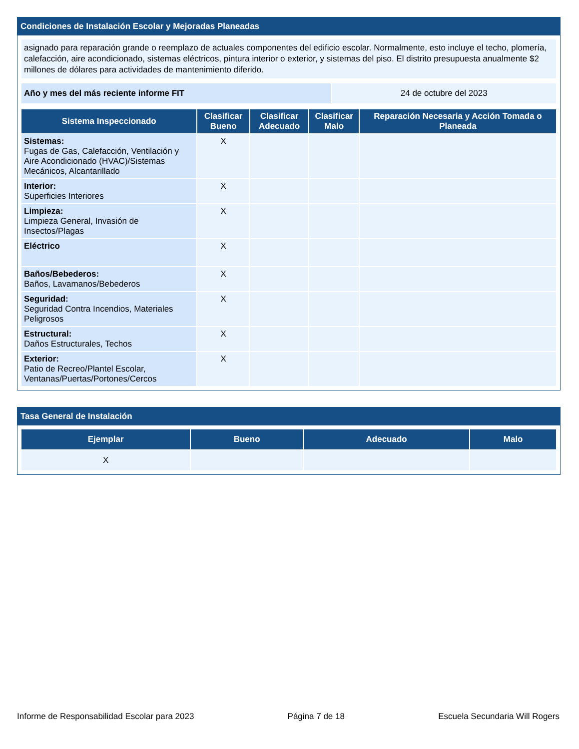Condiciones de Instalación Escolar y Mejoradas Planeadas
asignado para reparación grande o reemplazo de actuales componentes del edificio escolar. Normalmente, esto incluye el techo, plomería, calefacción, aire acondicionado, sistemas eléctricos, pintura interior o exterior, y sistemas del piso. El distrito presupuesta anualmente $2 millones de dólares para actividades de mantenimiento diferido.
| Año y mes del más reciente informe FIT | 24 de octubre del 2023 |
| Sistema Inspeccionado | Clasificar Bueno | Clasificar Adecuado | Clasificar Malo | Reparación Necesaria y Acción Tomada o Planeada |
| --- | --- | --- | --- | --- |
| Sistemas: Fugas de Gas, Calefacción, Ventilación y Aire Acondicionado (HVAC)/Sistemas Mecánicos, Alcantarillado | X | | | |
| Interior: Superficies Interiores | X | | | |
| Limpieza: Limpieza General, Invasión de Insectos/Plagas | X | | | |
| Eléctrico | X | | | |
| Baños/Bebederos: Baños, Lavamanos/Bebederos | X | | | |
| Seguridad: Seguridad Contra Incendios, Materiales Peligrosos | X | | | |
| Estructural: Daños Estructurales, Techos | X | | | |
| Exterior: Patio de Recreo/Plantel Escolar, Ventanas/Puertas/Portones/Cercos | X | | | |
Tasa General de Instalación
| Ejemplar | Bueno | Adecuado | Malo |
| --- | --- | --- | --- |
| X | | | |
Informe de Responsabilidad Escolar para 2023 Página 7 de 18 Escuela Secundaria Will Rogers